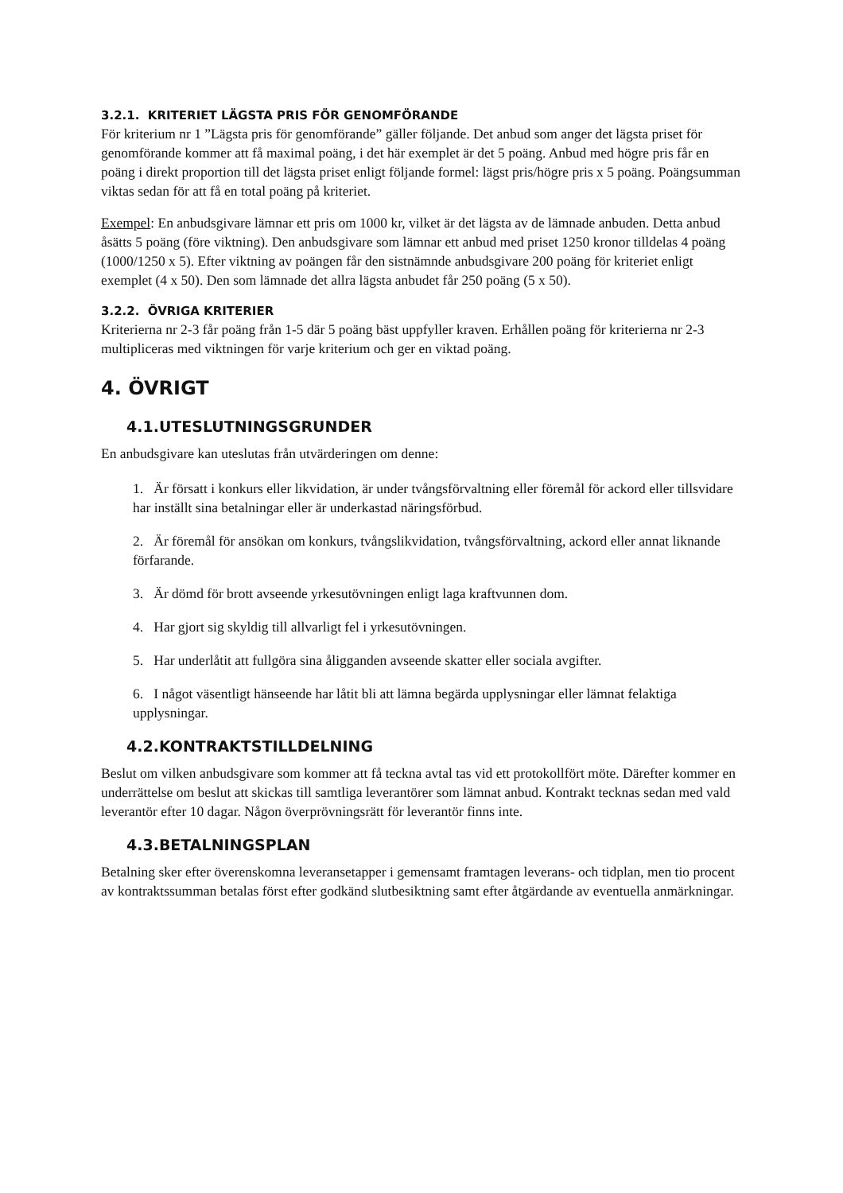3.2.1. KRITERIET LÄGSTA PRIS FÖR GENOMFÖRANDE
För kriterium nr 1 ”Lägsta pris för genomförande” gäller följande. Det anbud som anger det lägsta priset för genomförande kommer att få maximal poäng, i det här exemplet är det 5 poäng. Anbud med högre pris får en poäng i direkt proportion till det lägsta priset enligt följande formel: lägst pris/högre pris x 5 poäng. Poängsumman viktas sedan för att få en total poäng på kriteriet.
Exempel: En anbudsgivare lämnar ett pris om 1000 kr, vilket är det lägsta av de lämnade anbuden. Detta anbud åsätts 5 poäng (före viktning). Den anbudsgivare som lämnar ett anbud med priset 1250 kronor tilldelas 4 poäng (1000/1250 x 5). Efter viktning av poängen får den sistnämnde anbudsgivare 200 poäng för kriteriet enligt exemplet (4 x 50). Den som lämnade det allra lägsta anbudet får 250 poäng (5 x 50).
3.2.2. ÖVRIGA KRITERIER
Kriterierna nr 2-3 får poäng från 1-5 där 5 poäng bäst uppfyller kraven. Erhållen poäng för kriterierna nr 2-3 multipliceras med viktningen för varje kriterium och ger en viktad poäng.
4. ÖVRIGT
4.1.UTESLUTNINGSGRUNDER
En anbudsgivare kan uteslutas från utvärderingen om denne:
1. Är försatt i konkurs eller likvidation, är under tvångsförvaltning eller föremål för ackord eller tillsvidare har inställt sina betalningar eller är underkastad näringsförbud.
2. Är föremål för ansökan om konkurs, tvångslikvidation, tvångsförvaltning, ackord eller annat liknande förfarande.
3. Är dömd för brott avseende yrkesutövningen enligt laga kraftvunnen dom.
4. Har gjort sig skyldig till allvarligt fel i yrkesutövningen.
5. Har underlåtit att fullgöra sina åligganden avseende skatter eller sociala avgifter.
6. I något väsentligt hänseende har låtit bli att lämna begärda upplysningar eller lämnat felaktiga upplysningar.
4.2.KONTRAKTSTILLDELNING
Beslut om vilken anbudsgivare som kommer att få teckna avtal tas vid ett protokollfört möte. Därefter kommer en underrättelse om beslut att skickas till samtliga leverantörer som lämnat anbud. Kontrakt tecknas sedan med vald leverantör efter 10 dagar. Någon överprövningsrätt för leverantör finns inte.
4.3.BETALNINGSPLAN
Betalning sker efter överenskomna leveransetapper i gemensamt framtagen leverans- och tidplan, men tio procent av kontraktssumman betalas först efter godkänd slutbesiktning samt efter åtgärdande av eventuella anmärkningar.